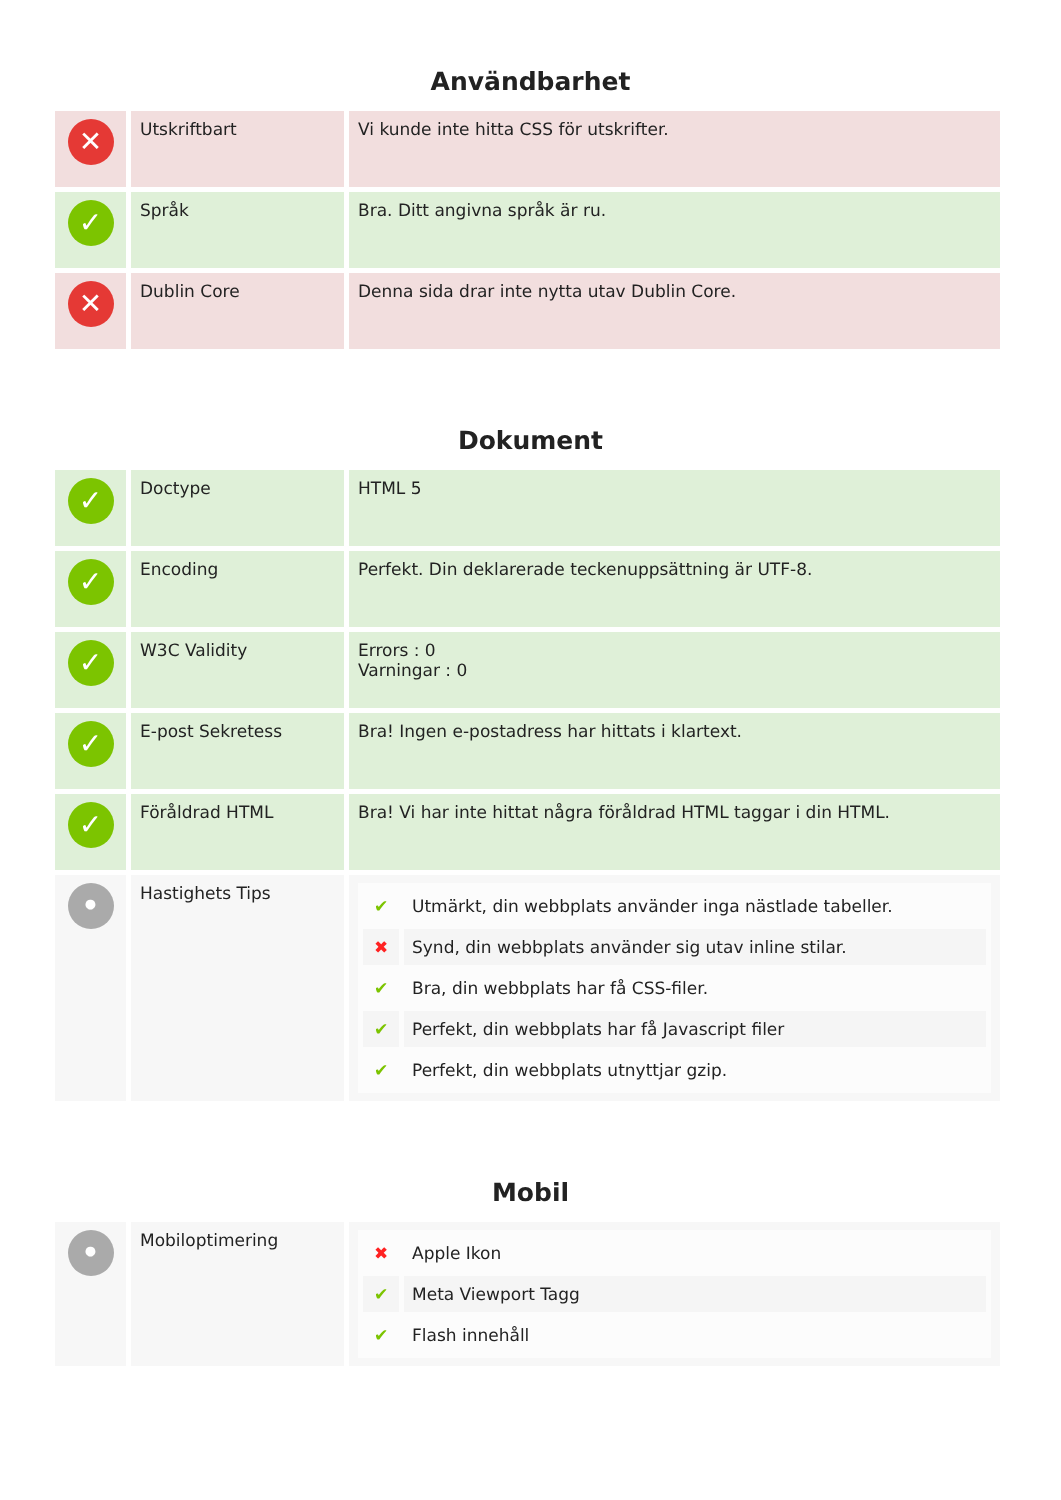Användbarhet
| ✕ | Utskriftbart | Vi kunde inte hitta CSS för utskrifter. |
| ✓ | Språk | Bra. Ditt angivna språk är ru. |
| ✕ | Dublin Core | Denna sida drar inte nytta utav Dublin Core. |
Dokument
| ✓ | Doctype | HTML 5 |
| ✓ | Encoding | Perfekt. Din deklarerade teckenuppsättning är UTF-8. |
| ✓ | W3C Validity | Errors : 0 Varningar : 0 |
| ✓ | E-post Sekretess | Bra! Ingen e-postadress har hittats i klartext. |
| ✓ | Föråldrad HTML | Bra! Vi har inte hittat några föråldrad HTML taggar i din HTML. |
| • | Hastighets Tips | / ✔ / Utmärkt, din webbplats använder inga nästlade tabeller. / / ✖ / Synd, din webbplats använder sig utav inline stilar. / / ✔ / Bra, din webbplats har få CSS-filer. / / ✔ / Perfekt, din webbplats har få Javascript filer / / ✔ / Perfekt, din webbplats utnyttjar gzip. / |
Mobil
| • | Mobiloptimering | / ✖ / Apple Ikon / / ✔ / Meta Viewport Tagg / / ✔ / Flash innehåll / |